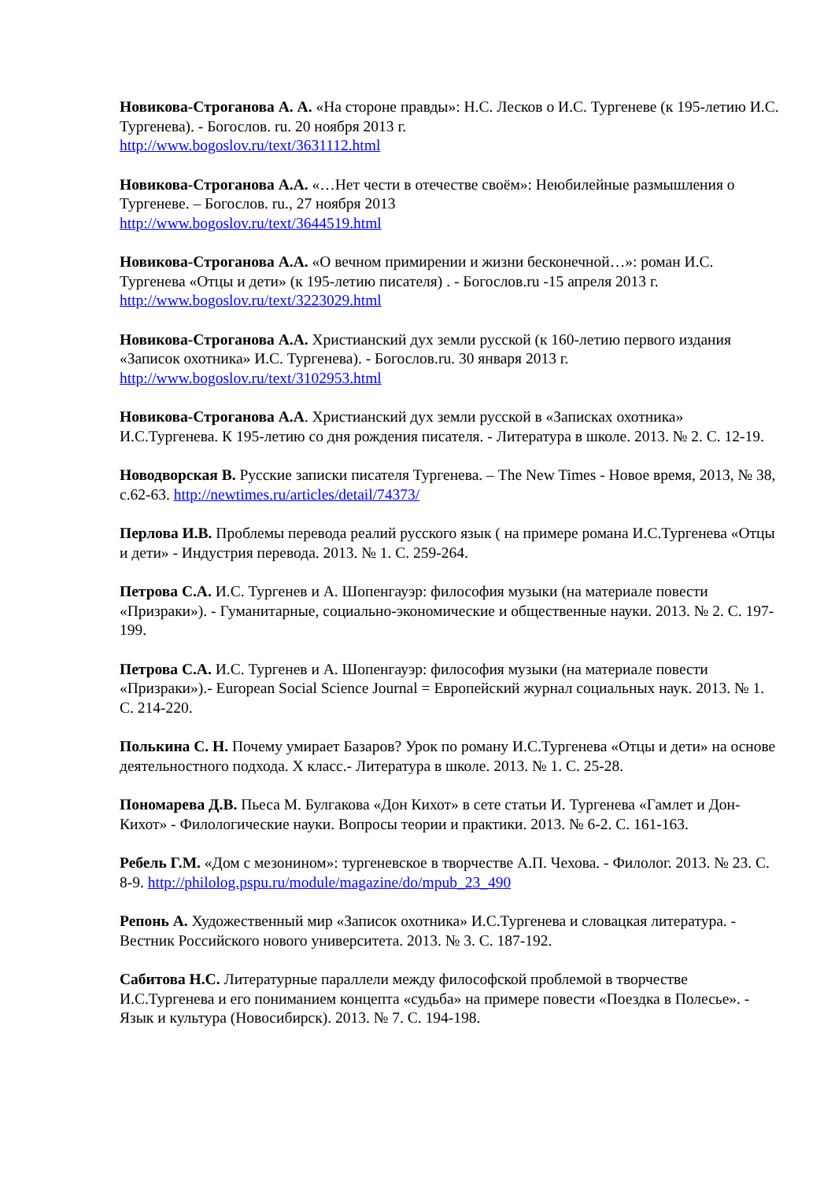Новикова-Строганова А. А. «На стороне правды»: Н.С. Лесков о И.С. Тургеневе (к 195-летию И.С. Тургенева). - Богослов. ru. 20 ноября 2013 г.
http://www.bogoslov.ru/text/3631112.html
Новикова-Строганова А.А. «…Нет чести в отечестве своём»: Неюбилейные размышления о Тургеневе. – Богослов. ru., 27 ноября 2013
http://www.bogoslov.ru/text/3644519.html
Новикова-Строганова А.А. «О вечном примирении и жизни бесконечной…»: роман И.С. Тургенева «Отцы и дети» (к 195-летию писателя) . - Богослов.ru -15 апреля 2013 г.
http://www.bogoslov.ru/text/3223029.html
Новикова-Строганова А.А. Христианский дух земли русской (к 160-летию первого издания «Записок охотника» И.С. Тургенева). - Богослов.ru. 30 января 2013 г.
http://www.bogoslov.ru/text/3102953.html
Новикова-Строганова А.А. Христианский дух земли русской в «Записках охотника» И.С.Тургенева. К 195-летию со дня рождения писателя. - Литература в школе. 2013. № 2. С. 12-19.
Новодворская В. Русские записки писателя Тургенева. – The New Times - Новое время, 2013, № 38, с.62-63. http://newtimes.ru/articles/detail/74373/
Перлова И.В. Проблемы перевода реалий русского язык ( на примере романа И.С.Тургенева «Отцы и дети» - Индустрия перевода. 2013. № 1. С. 259-264.
Петрова С.А. И.С. Тургенев и А. Шопенгауэр: философия музыки (на материале повести «Призраки»). - Гуманитарные, социально-экономические и общественные науки. 2013. № 2. С. 197-199.
Петрова С.А. И.С. Тургенев и А. Шопенгауэр: философия музыки (на материале повести «Призраки»).- European Social Science Journal = Европейский журнал социальных наук. 2013. № 1. С. 214-220.
Полькина С. Н. Почему умирает Базаров? Урок по роману И.С.Тургенева «Отцы и дети» на основе деятельностного подхода. X класс.- Литература в школе. 2013. № 1. С. 25-28.
Пономарева Д.В. Пьеса М. Булгакова «Дон Кихот» в сете статьи И. Тургенева «Гамлет и Дон-Кихот» - Филологические науки. Вопросы теории и практики. 2013. № 6-2. С. 161-163.
Ребель Г.М. «Дом с мезонином»: тургеневское в творчестве А.П. Чехова. - Филолог. 2013. № 23. С. 8-9. http://philolog.pspu.ru/module/magazine/do/mpub_23_490
Репонь А. Художественный мир «Записок охотника» И.С.Тургенева и словацкая литература. - Вестник Российского нового университета. 2013. № 3. С. 187-192.
Сабитова Н.С. Литературные параллели между философской проблемой в творчестве И.С.Тургенева и его пониманием концепта «судьба» на примере повести «Поездка в Полесье». - Язык и культура (Новосибирск). 2013. № 7. С. 194-198.